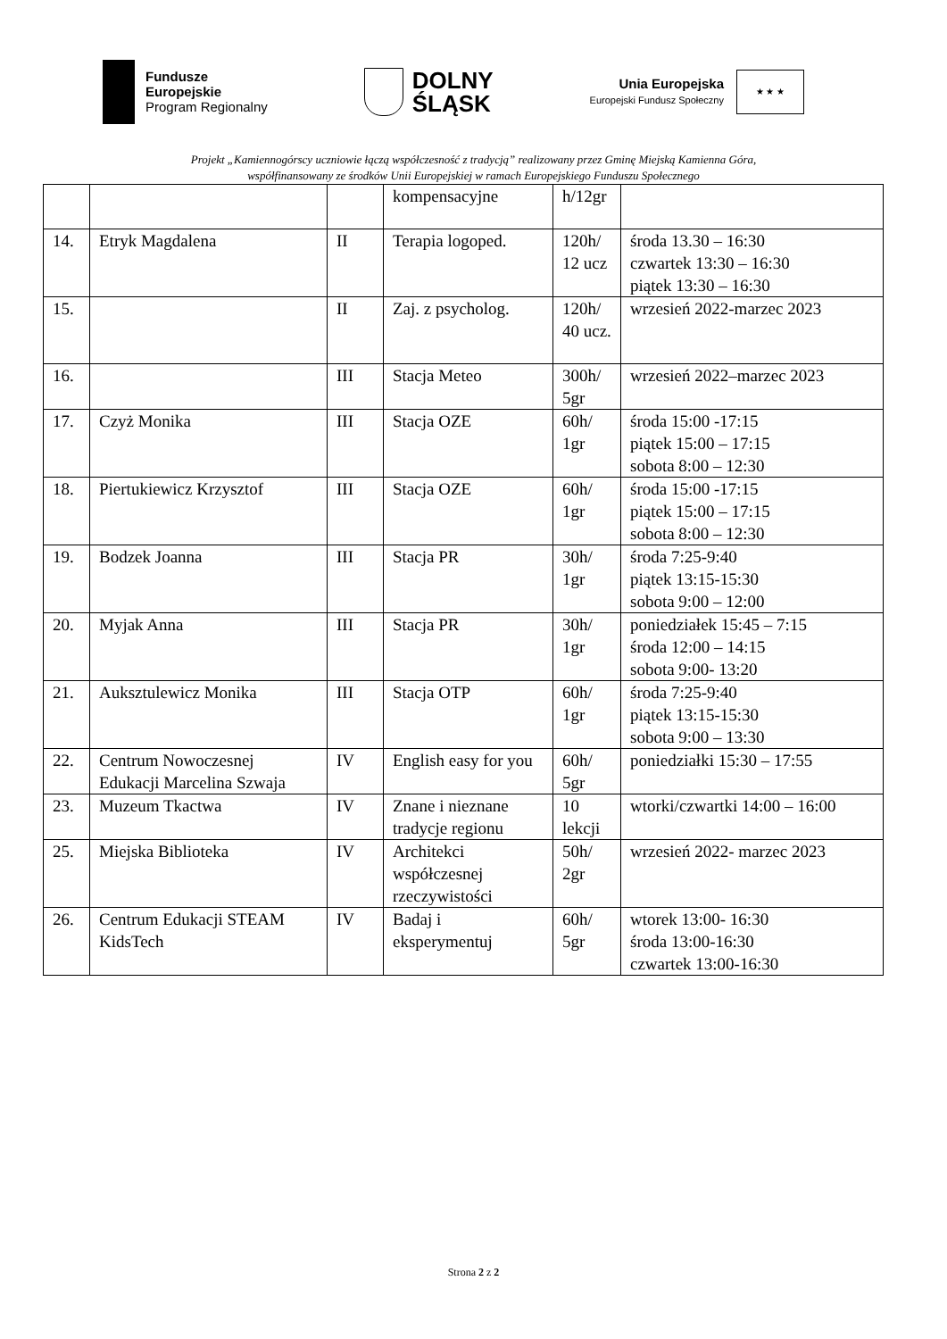Fundusze
Europejskie
Program Regionalny
DOLNY
ŚLĄSK
Unia Europejska
Europejski Fundusz Społeczny
★ ★ ★
Projekt „Kamiennogórscy uczniowie łączą współczesność z tradycją” realizowany przez Gminę Miejską Kamienna Góra,
współfinansowany ze środków Unii Europejskiej w ramach Europejskiego Funduszu Społecznego
| | | | kompensacyjne | h/12gr | |
| 14. | Etryk Magdalena | II | Terapia logoped. | 120h/ 12 ucz | środa 13.30 – 16:30 czwartek 13:30 – 16:30 piątek 13:30 – 16:30 |
| 15. | | II | Zaj. z psycholog. | 120h/ 40 ucz. | wrzesień 2022-marzec 2023 |
| 16. | | III | Stacja Meteo | 300h/ 5gr | wrzesień 2022–marzec 2023 |
| 17. | Czyż Monika | III | Stacja OZE | 60h/ 1gr | środa 15:00 -17:15 piątek 15:00 – 17:15 sobota 8:00 – 12:30 |
| 18. | Piertukiewicz Krzysztof | III | Stacja OZE | 60h/ 1gr | środa 15:00 -17:15 piątek 15:00 – 17:15 sobota 8:00 – 12:30 |
| 19. | Bodzek Joanna | III | Stacja PR | 30h/ 1gr | środa 7:25-9:40 piątek 13:15-15:30 sobota 9:00 – 12:00 |
| 20. | Myjak Anna | III | Stacja PR | 30h/ 1gr | poniedziałek 15:45 – 7:15 środa 12:00 – 14:15 sobota 9:00- 13:20 |
| 21. | Auksztulewicz Monika | III | Stacja OTP | 60h/ 1gr | środa 7:25-9:40 piątek 13:15-15:30 sobota 9:00 – 13:30 |
| 22. | Centrum Nowoczesnej Edukacji Marcelina Szwaja | IV | English easy for you | 60h/ 5gr | poniedziałki 15:30 – 17:55 |
| 23. | Muzeum Tkactwa | IV | Znane i nieznane tradycje regionu | 10 lekcji | wtorki/czwartki 14:00 – 16:00 |
| 25. | Miejska Biblioteka | IV | Architekci współczesnej rzeczywistości | 50h/ 2gr | wrzesień 2022- marzec 2023 |
| 26. | Centrum Edukacji STEAM KidsTech | IV | Badaj i eksperymentuj | 60h/ 5gr | wtorek 13:00- 16:30 środa 13:00-16:30 czwartek 13:00-16:30 |
Strona 2 z 2